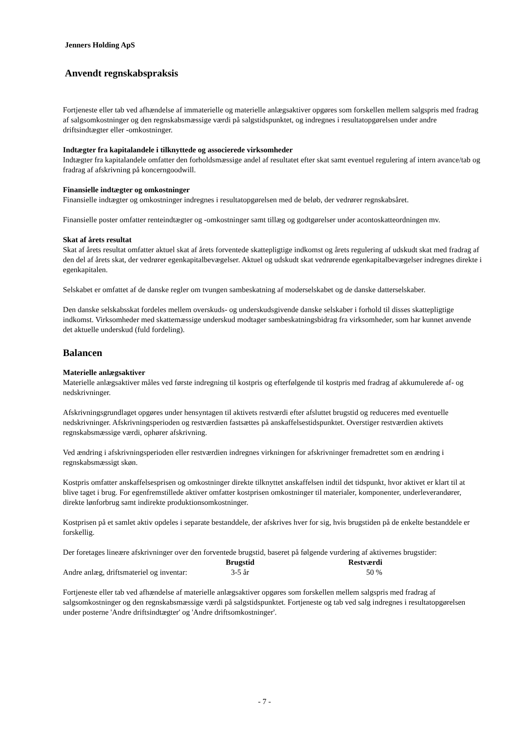Jenners Holding ApS
Anvendt regnskabspraksis
Fortjeneste eller tab ved afhændelse af immaterielle og materielle anlægsaktiver opgøres som forskellen mellem salgspris med fradrag af salgsomkostninger og den regnskabsmæssige værdi på salgstidspunktet, og indregnes i resultatopgørelsen under andre driftsindtægter eller -omkostninger.
Indtægter fra kapitalandele i tilknyttede og associerede virksomheder
Indtægter fra kapitalandele omfatter den forholdsmæssige andel af resultatet efter skat samt eventuel regulering af intern avance/tab og fradrag af afskrivning på koncerngoodwill.
Finansielle indtægter og omkostninger
Finansielle indtægter og omkostninger indregnes i resultatopgørelsen med de beløb, der vedrører regnskabsåret.
Finansielle poster omfatter renteindtægter og -omkostninger samt tillæg og godtgørelser under acontoskatteordningen mv.
Skat af årets resultat
Skat af årets resultat omfatter aktuel skat af årets forventede skattepligtige indkomst og årets regulering af udskudt skat med fradrag af den del af årets skat, der vedrører egenkapitalbevægelser. Aktuel og udskudt skat vedrørende egenkapitalbevægelser indregnes direkte i egenkapitalen.
Selskabet er omfattet af de danske regler om tvungen sambeskatning af moderselskabet og de danske datterselskaber.
Den danske selskabsskat fordeles mellem overskuds- og underskudsgivende danske selskaber i forhold til disses skattepligtige indkomst. Virksomheder med skattemæssige underskud modtager sambeskatningsbidrag fra virksomheder, som har kunnet anvende det aktuelle underskud (fuld fordeling).
Balancen
Materielle anlægsaktiver
Materielle anlægsaktiver måles ved første indregning til kostpris og efterfølgende til kostpris med fradrag af akkumulerede af- og nedskrivninger.
Afskrivningsgrundlaget opgøres under hensyntagen til aktivets restværdi efter afsluttet brugstid og reduceres med eventuelle nedskrivninger. Afskrivningsperioden og restværdien fastsættes på anskaffelsestidspunktet. Overstiger restværdien aktivets regnskabsmæssige værdi, ophører afskrivning.
Ved ændring i afskrivningsperioden eller restværdien indregnes virkningen for afskrivninger fremadrettet som en ændring i regnskabsmæssigt skøn.
Kostpris omfatter anskaffelsesprisen og omkostninger direkte tilknyttet anskaffelsen indtil det tidspunkt, hvor aktivet er klart til at blive taget i brug. For egenfremstillede aktiver omfatter kostprisen omkostninger til materialer, komponenter, underleverandører, direkte lønforbrug samt indirekte produktionsomkostninger.
Kostprisen på et samlet aktiv opdeles i separate bestanddele, der afskrives hver for sig, hvis brugstiden på de enkelte bestanddele er forskellig.
Der foretages lineære afskrivninger over den forventede brugstid, baseret på følgende vurdering af aktivernes brugstider:
| | Brugstid | Restværdi |
| --- | --- | --- |
| Andre anlæg, driftsmateriel og inventar: | 3-5 år | 50 % |
Fortjeneste eller tab ved afhændelse af materielle anlægsaktiver opgøres som forskellen mellem salgspris med fradrag af salgsomkostninger og den regnskabsmæssige værdi på salgstidspunktet. Fortjeneste og tab ved salg indregnes i resultatopgørelsen under posterne 'Andre driftsindtægter' og 'Andre driftsomkostninger'.
- 7 -